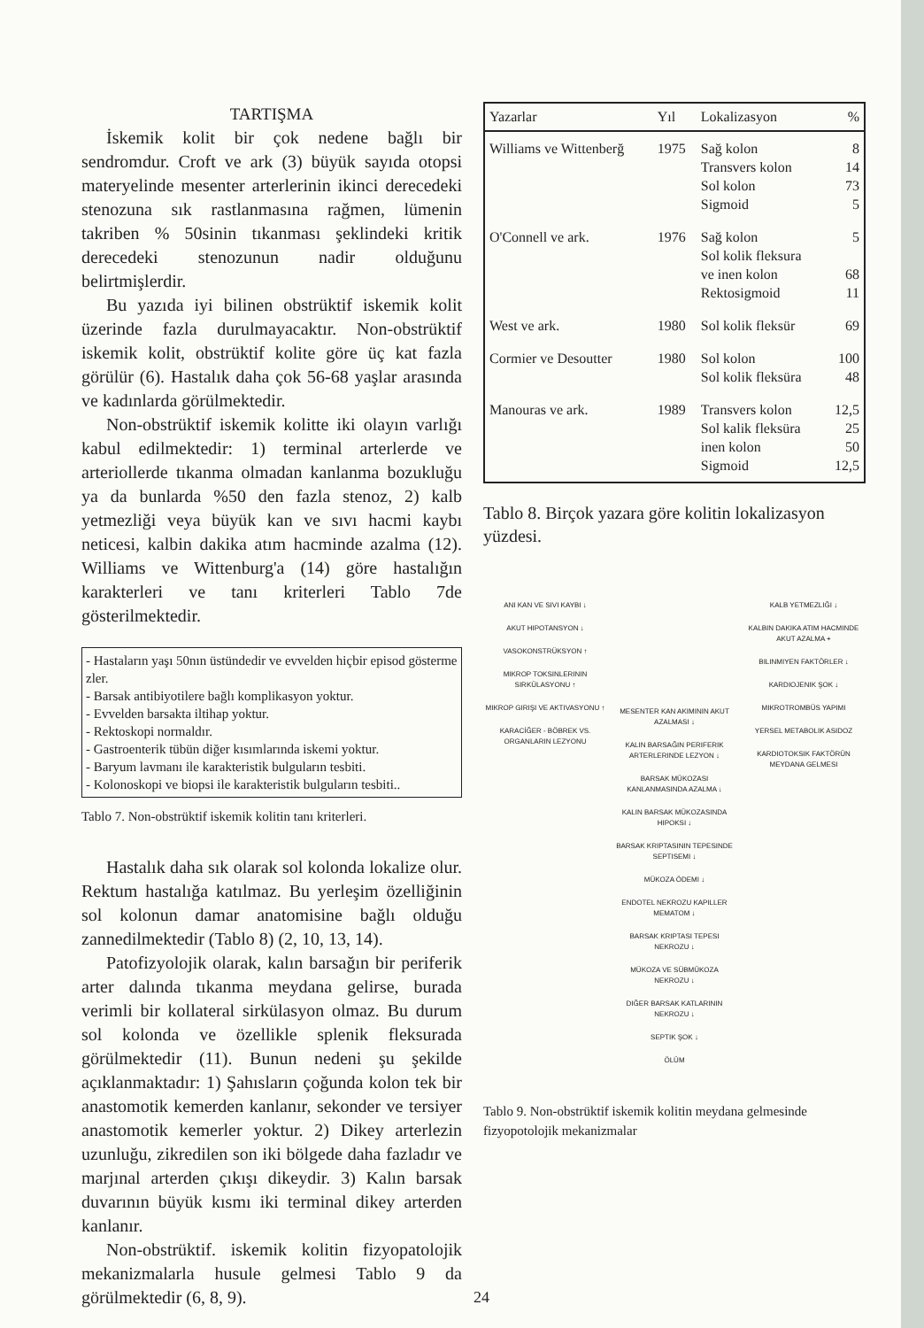TARTIŞMA
İskemik kolit bir çok nedene bağlı bir sendromdur. Croft ve ark (3) büyük sayıda otopsi materyelinde mesenter arterlerinin ikinci derecedeki stenozuna sık rastlanmasına rağmen, lümenin takriben % 50sinin tıkanması şeklindeki kritik derecedeki stenozunun nadir olduğunu belirtmişlerdir.
Bu yazıda iyi bilinen obstrüktif iskemik kolit üzerinde fazla durulmayacaktır. Non-obstrüktif iskemik kolit, obstrüktif kolite göre üç kat fazla görülür (6). Hastalık daha çok 56-68 yaşlar arasında ve kadınlarda görülmektedir.
Non-obstrüktif iskemik kolitte iki olayın varlığı kabul edilmektedir: 1) terminal arterlerde ve arteriollerde tıkanma olmadan kanlanma bozukluğu ya da bunlarda %50 den fazla stenoz, 2) kalb yetmezliği veya büyük kan ve sıvı hacmi kaybı neticesi, kalbin dakika atım hacminde azalma (12). Williams ve Wittenburg'a (14) göre hastalığın karakterleri ve tanı kriterleri Tablo 7de gösterilmektedir.
- Hastaların yaşı 50nın üstündedir ve evvelden hiçbir episod gösterme​zler.
- Barsak antibiyotilere bağlı komplikasyon yoktur.
- Evvelden barsakta iltihap yoktur.
- Rektoskopi normaldır.
- Gastroenterik tübün diğer kısımlarında iskemi yoktur.
- Baryum lavmanı ile karakteristik bulguların tesbiti.
- Kolonoskopi ve biopsi ile karakteristik bulguların tesbiti..
Tablo 7. Non-obstrüktif iskemik kolitin tanı kriterleri.
Hastalık daha sık olarak sol kolonda lokalize olur. Rektum hastalığa katılmaz. Bu yerleşim özelliğinin sol kolonun damar anatomisine bağlı olduğu zannedilmektedir (Tablo 8) (2, 10, 13, 14).
Patofizyolojik olarak, kalın barsağın bir periferik arter dalında tıkanma meydana gelirse, burada verimli bir kollateral sirkülasyon olmaz. Bu durum sol kolonda ve özellikle splenik fleksurada görülmektedir (11). Bunun nedeni şu şekilde açıklanmaktadır: 1) Şahısların çoğunda kolon tek bir anastomotik kemerden kanlanır, sekonder ve tersiyer anastomotik kemerler yoktur. 2) Dikey arterlezin uzunluğu, zikredilen son iki bölgede daha fazladır ve marjınal arterden çıkışı dikeydir. 3) Kalın barsak duvarının büyük kısmı iki terminal dikey arterden kanlanır.
Non-obstrüktif. iskemik kolitin fizyopatolojik mekanizmalarla husule gelmesi Tablo 9 da görülmektedir (6, 8, 9).
| Yazarlar | Yıl | Lokalizasyon | % |
| --- | --- | --- | --- |
| Williams ve Wittenberğ | 1975 | Sağ kolon Transvers kolon Sol kolon Sigmoid | 8 14 73 5 |
| O'Connell ve ark. | 1976 | Sağ kolon Sol kolik fleksura ve inen kolon Rektosigmoid | 5 68 11 |
| West ve ark. | 1980 | Sol kolik fleksür | 69 |
| Cormier ve Desoutter | 1980 | Sol kolon Sol kolik fleksüra | 100 48 |
| Manouras ve ark. | 1989 | Transvers kolon Sol kalik fleksüra inen kolon Sigmoid | 12,5 25 50 12,5 |
Tablo 8. Birçok yazara göre kolitin lokalizasyon yüzdesi.
ANI KAN VE SIVI KAYBI ↓
AKUT HIPOTANSYON ↓
VASOKONSTRÜKSYON ↑
MIKROP TOKSINLERININ SIRKÜLASYONU ↑
MIKROP GIRIŞI VE AKTIVASYONU ↑
KARACİĞER - BÖBREK VS. ORGANLARIN LEZYONU
MESENTER KAN AKIMININ AKUT AZALMASI ↓
KALIN BARSAĞIN PERIFERIK ARTERLERINDE LEZYON ↓
BARSAK MÜKOZASI KANLANMASINDA AZALMA ↓
KALIN BARSAK MÜKOZASINDA HIPOKSI ↓
BARSAK KRIPTASININ TEPESINDE SEPTISEMI ↓
MÜKOZA ÖDEMI ↓
ENDOTEL NEKROZU KAPILLER MEMATOM ↓
BARSAK KRIPTASI TEPESI NEKROZU ↓
MÜKOZA VE SÜBMÜKOZA NEKROZU ↓
DIĞER BARSAK KATLARININ NEKROZU ↓
SEPTIK ŞOK ↓
ÖLÜM
KALB YETMEZLIĞI ↓
KALBIN DAKIKA ATIM HACMINDE AKUT AZALMA +
BILINMIYEN FAKTÖRLER ↓
KARDIOJENIK ŞOK ↓
MIKROTROMBÜS YAPIMI
YERSEL METABOLIK ASIDOZ
KARDIOTOKSIK FAKTÖRÜN MEYDANA GELMESI
Tablo 9. Non-obstrüktif iskemik kolitin meydana gelmesinde fizyopotolojik mekanizmalar
24